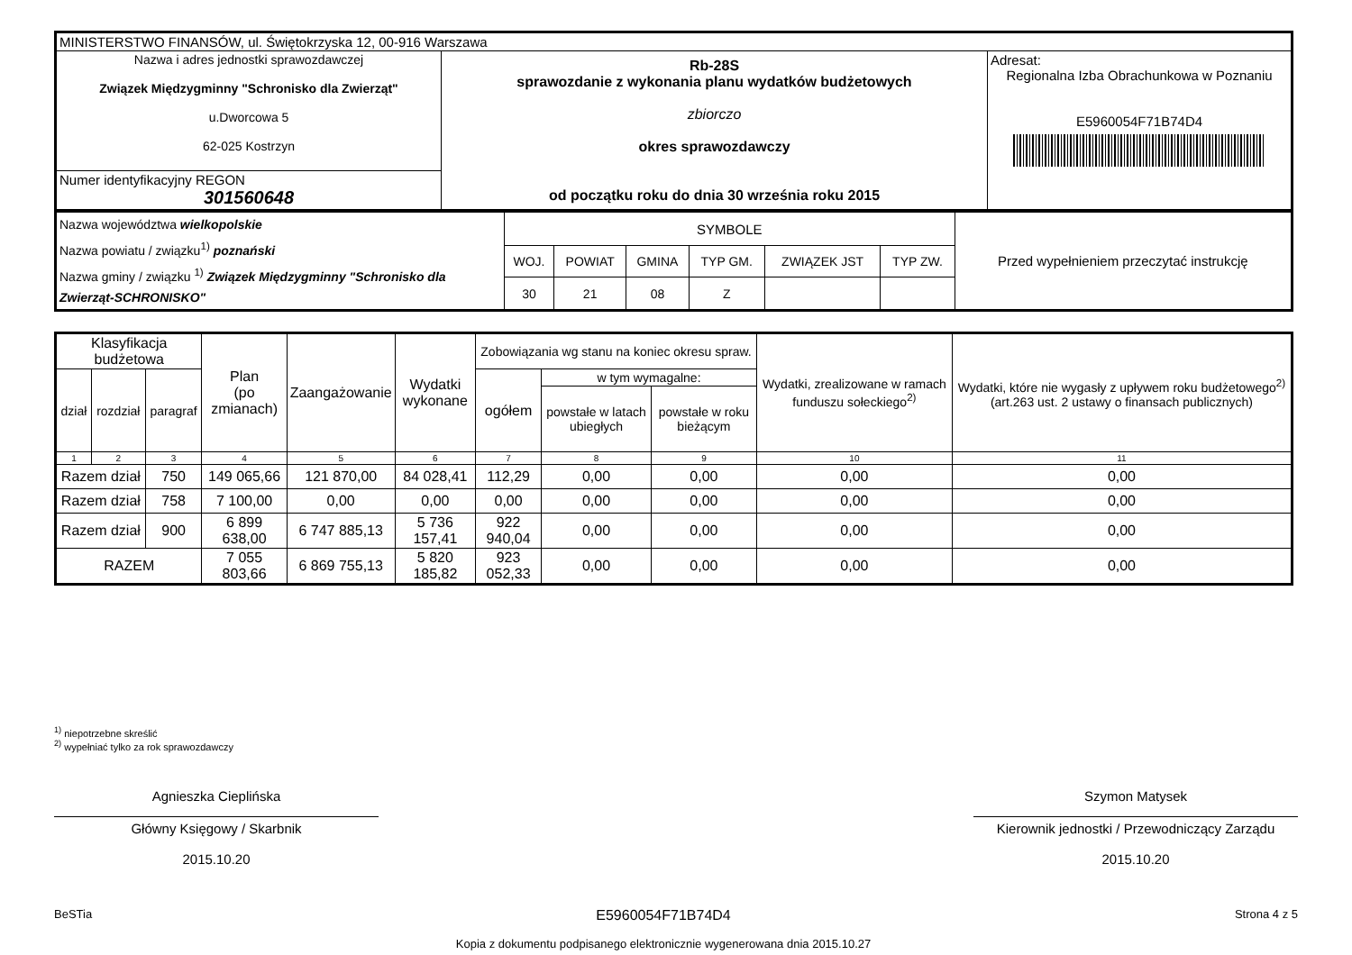| MINISTERSTWO FINANSÓW, ul. Świętokrzyska 12, 00-916 Warszawa | | |
| Nazwa i adres jednostki sprawozdawczej Związek Międzygminny "Schronisko dla Zwierząt" u.Dworcowa 5 62-025 Kostrzyn | Rb-28S sprawozdanie z wykonania planu wydatków budżetowych zbiorczo okres sprawozdawczy od początku roku do dnia 30 września roku 2015 | Adresat: Regionalna Izba Obrachunkowa w Poznaniu E5960054F71B74D4 |
| Numer identyfikacyjny REGON 301560648 | | |
| Nazwa województwa wielkopolskie Nazwa powiatu / związku<sup>1)</sup> poznański Nazwa gminy / związku <sup>1)</sup> Związek Międzygminny "Schronisko dla Zwierząt-SCHRONISKO" | SYMBOLE | | | | | | Przed wypełnieniem przeczytać instrukcję |
| | WOJ. | POWIAT | GMINA | TYP GM. | ZWIĄZEK JST | TYP ZW. | |
| | 30 | 21 | 08 | Z | | | |
| Klasyfikacja budżetowa | | | Plan (po zmianach) | Zaangażowanie | Wydatki wykonane | Zobowiązania wg stanu na koniec okresu spraw. | | | Wydatki, zrealizowane w ramach funduszu sołeckiego<sup>2)</sup> | Wydatki, które nie wygasły z upływem roku budżetowego<sup>2)</sup> (art.263 ust. 2 ustawy o finansach publicznych) |
| --- | --- | --- | --- | --- | --- | --- | --- | --- | --- | --- |
| dział | rozdział | paragraf | | | | ogółem | w tym wymagalne: | | | |
| | | | | | | | powstałe w latach ubiegłych | powstałe w roku bieżącym | | |
| 1 | 2 | 3 | 4 | 5 | 6 | 7 | 8 | 9 | 10 | 11 |
| Razem dział | | 750 | 149 065,66 | 121 870,00 | 84 028,41 | 112,29 | 0,00 | 0,00 | 0,00 | 0,00 |
| Razem dział | | 758 | 7 100,00 | 0,00 | 0,00 | 0,00 | 0,00 | 0,00 | 0,00 | 0,00 |
| Razem dział | | 900 | 6 899 638,00 | 6 747 885,13 | 5 736 157,41 | 922 940,04 | 0,00 | 0,00 | 0,00 | 0,00 |
| RAZEM | | | 7 055 803,66 | 6 869 755,13 | 5 820 185,82 | 923 052,33 | 0,00 | 0,00 | 0,00 | 0,00 |
<sup>1)</sup> niepotrzebne skreślić
<sup>2)</sup> wypełniać tylko za rok sprawozdawczy
Agnieszka Cieplińska
Główny Księgowy / Skarbnik
2015.10.20
Szymon Matysek
Kierownik jednostki / Przewodniczący Zarządu
2015.10.20
BeSTia E5960054F71B74D4
Kopia z dokumentu podpisanego elektronicznie wygenerowana dnia 2015.10.27 Strona 4 z 5